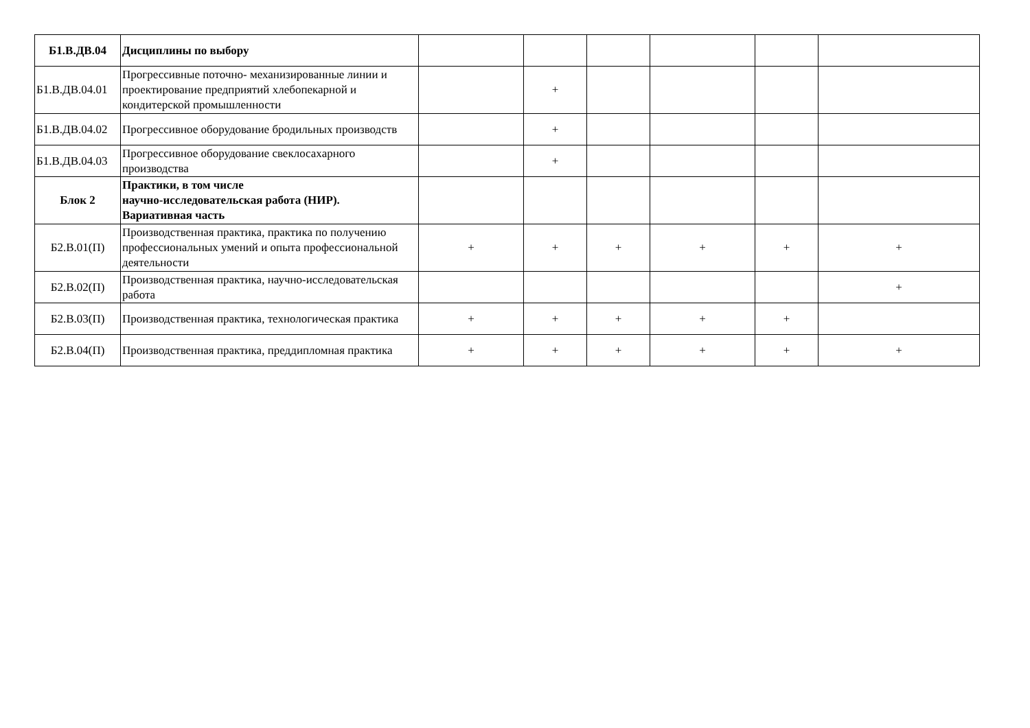| Б1.В.ДВ.04 | Дисциплины по выбору | | | | | | |
| Б1.В.ДВ.04.01 | Прогрессивные поточно- механизированные линии и проектирование предприятий хлебопекарной и кондитерской промышленности | | + | | | | |
| Б1.В.ДВ.04.02 | Прогрессивное оборудование бродильных производств | | + | | | | |
| Б1.В.ДВ.04.03 | Прогрессивное оборудование свеклосахарного производства | | + | | | | |
| Блок 2 | Практики, в том числе научно-исследовательская работа (НИР). Вариативная часть | | | | | | |
| Б2.В.01(П) | Производственная практика, практика по получению профессиональных умений и опыта профессиональной деятельности | + | + | + | + | + | + |
| Б2.В.02(П) | Производственная практика, научно-исследовательская работа | | | | | | + |
| Б2.В.03(П) | Производственная практика, технологическая практика | + | + | + | + | + | |
| Б2.В.04(П) | Производственная практика, преддипломная практика | + | + | + | + | + | + |